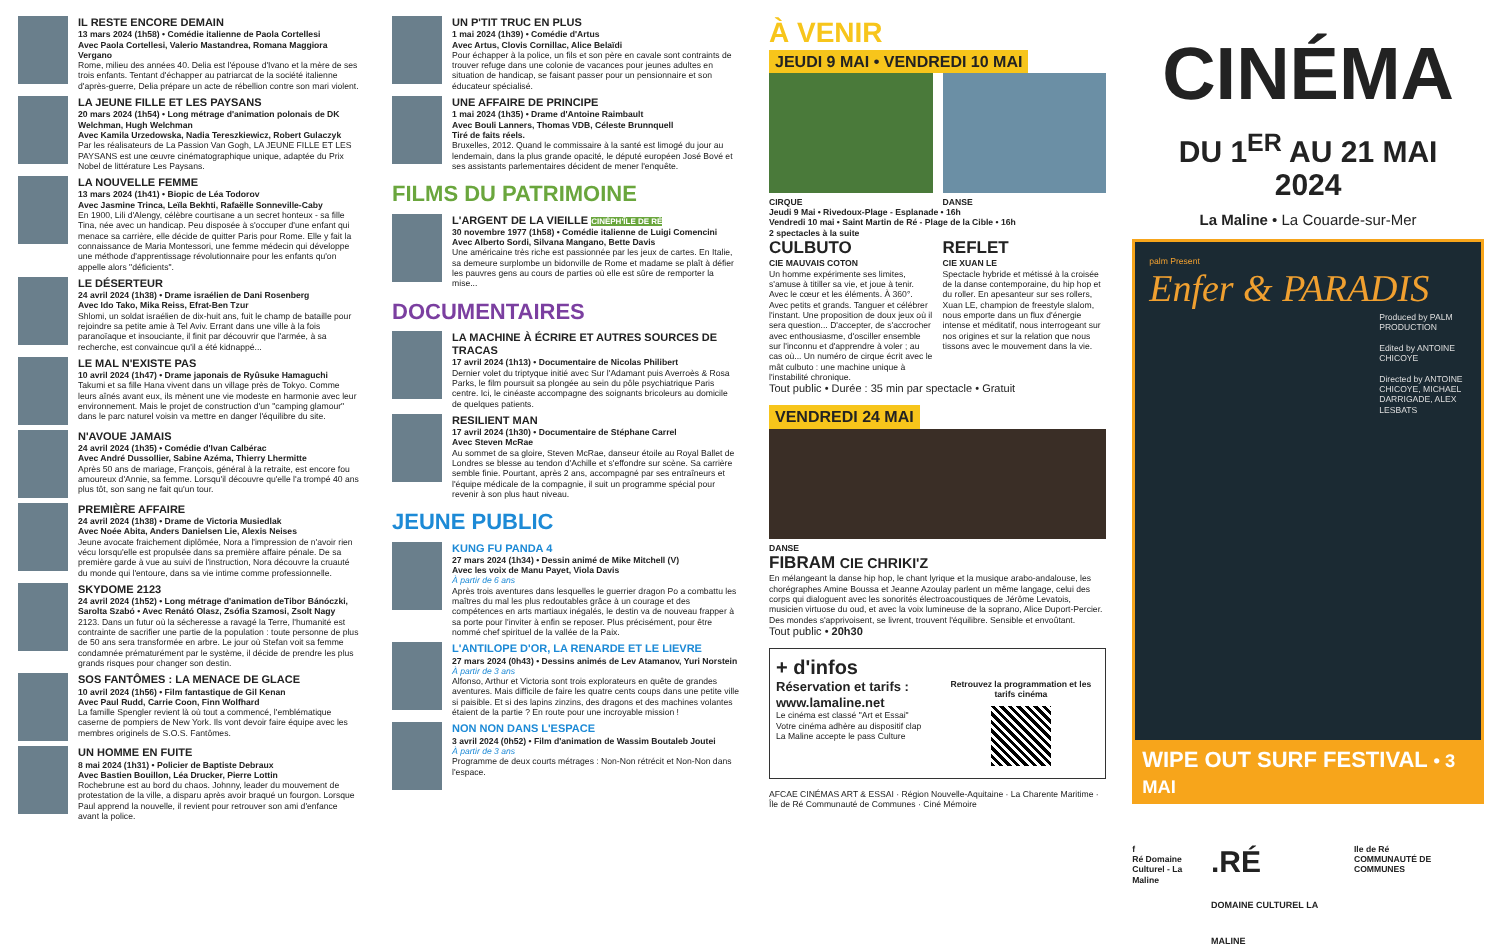IL RESTE ENCORE DEMAIN
13 mars 2024 (1h58) • Comédie italienne de Paola Cortellesi
Avec Paola Cortellesi, Valerio Mastandrea, Romana Maggiora Vergano
Rome, milieu des années 40. Delia est l'épouse d'Ivano et la mère de ses trois enfants. Tentant d'échapper au patriarcat de la société italienne d'après-guerre, Delia prépare un acte de rébellion contre son mari violent.
LA JEUNE FILLE ET LES PAYSANS
20 mars 2024 (1h54) • Long métrage d'animation polonais de DK Welchman, Hugh Welchman
Avec Kamila Urzedowska, Nadia Tereszkiewicz, Robert Gulaczyk
Par les réalisateurs de La Passion Van Gogh, LA JEUNE FILLE ET LES PAYSANS est une œuvre cinématographique unique, adaptée du Prix Nobel de littérature Les Paysans.
LA NOUVELLE FEMME
13 mars 2024 (1h41) • Biopic de Léa Todorov
Avec Jasmine Trinca, Leïla Bekhti, Rafaëlle Sonneville-Caby
En 1900, Lili d'Alengy, célèbre courtisane a un secret honteux - sa fille Tina, née avec un handicap. Peu disposée à s'occuper d'une enfant qui menace sa carrière, elle décide de quitter Paris pour Rome. Elle y fait la connaissance de Maria Montessori, une femme médecin qui développe une méthode d'apprentissage révolutionnaire pour les enfants qu'on appelle alors "déficients".
LE DÉSERTEUR
24 avril 2024 (1h38) • Drame israélien de Dani Rosenberg
Avec Ido Tako, Mika Reiss, Efrat-Ben Tzur
Shlomi, un soldat israélien de dix-huit ans, fuit le champ de bataille pour rejoindre sa petite amie à Tel Aviv. Errant dans une ville à la fois paranoïaque et insouciante, il finit par découvrir que l'armée, à sa recherche, est convaincue qu'il a été kidnappé...
LE MAL N'EXISTE PAS
10 avril 2024 (1h47) • Drame japonais de Ryûsuke Hamaguchi
Takumi et sa fille Hana vivent dans un village près de Tokyo. Comme leurs aînés avant eux, ils mènent une vie modeste en harmonie avec leur environnement. Mais le projet de construction d'un "camping glamour" dans le parc naturel voisin va mettre en danger l'équilibre du site.
N'AVOUE JAMAIS
24 avril 2024 (1h35) • Comédie d'Ivan Calbérac
Avec André Dussollier, Sabine Azéma, Thierry Lhermitte
Après 50 ans de mariage, François, général à la retraite, est encore fou amoureux d'Annie, sa femme. Lorsqu'il découvre qu'elle l'a trompé 40 ans plus tôt, son sang ne fait qu'un tour.
PREMIÈRE AFFAIRE
24 avril 2024 (1h38) • Drame de Victoria Musiedlak
Avec Noée Abita, Anders Danielsen Lie, Alexis Neises
Jeune avocate fraichement diplômée, Nora a l'impression de n'avoir rien vécu lorsqu'elle est propulsée dans sa première affaire pénale. De sa première garde à vue au suivi de l'instruction, Nora découvre la cruauté du monde qui l'entoure, dans sa vie intime comme professionnelle.
SKYDOME 2123
24 avril 2024 (1h52) • Long métrage d'animation deTibor Bánóczki, Sarolta Szabó • Avec Renátó Olasz, Zsófia Szamosi, Zsolt Nagy
2123. Dans un futur où la sécheresse a ravagé la Terre, l'humanité est contrainte de sacrifier une partie de la population : toute personne de plus de 50 ans sera transformée en arbre. Le jour où Stefan voit sa femme condamnée prématurément par le système, il décide de prendre les plus grands risques pour changer son destin.
SOS FANTÔMES : LA MENACE DE GLACE
10 avril 2024 (1h56) • Film fantastique de Gil Kenan
Avec Paul Rudd, Carrie Coon, Finn Wolfhard
La famille Spengler revient là où tout a commencé, l'emblématique caserne de pompiers de New York. Ils vont devoir faire équipe avec les membres originels de S.O.S. Fantômes.
UN HOMME EN FUITE
8 mai 2024 (1h31) • Policier de Baptiste Debraux
Avec Bastien Bouillon, Léa Drucker, Pierre Lottin
Rochebrune est au bord du chaos. Johnny, leader du mouvement de protestation de la ville, a disparu après avoir braqué un fourgon. Lorsque Paul apprend la nouvelle, il revient pour retrouver son ami d'enfance avant la police.
UN P'TIT TRUC EN PLUS
1 mai 2024 (1h39) • Comédie d'Artus
Avec Artus, Clovis Cornillac, Alice Belaïdi
Pour échapper à la police, un fils et son père en cavale sont contraints de trouver refuge dans une colonie de vacances pour jeunes adultes en situation de handicap, se faisant passer pour un pensionnaire et son éducateur spécialisé.
UNE AFFAIRE DE PRINCIPE
1 mai 2024 (1h35) • Drame d'Antoine Raimbault
Avec Bouli Lanners, Thomas VDB, Céleste Brunnquell
Tiré de faits réels.
Bruxelles, 2012. Quand le commissaire à la santé est limogé du jour au lendemain, dans la plus grande opacité, le député européen José Bové et ses assistants parlementaires décident de mener l'enquête.
FILMS DU PATRIMOINE
L'ARGENT DE LA VIEILLE CINÉPH'ÎLE DE RÉ
30 novembre 1977 (1h58) • Comédie italienne de Luigi Comencini
Avec Alberto Sordi, Silvana Mangano, Bette Davis
Une américaine très riche est passionnée par les jeux de cartes. En Italie, sa demeure surplombe un bidonville de Rome et madame se plaît à défier les pauvres gens au cours de parties où elle est sûre de remporter la mise...
DOCUMENTAIRES
LA MACHINE À ÉCRIRE ET AUTRES SOURCES DE TRACAS
17 avril 2024 (1h13) • Documentaire de Nicolas Philibert
Dernier volet du triptyque initié avec Sur l'Adamant puis Averroès & Rosa Parks, le film poursuit sa plongée au sein du pôle psychiatrique Paris centre. Ici, le cinéaste accompagne des soignants bricoleurs au domicile de quelques patients.
RESILIENT MAN
17 avril 2024 (1h30) • Documentaire de Stéphane Carrel
Avec Steven McRae
Au sommet de sa gloire, Steven McRae, danseur étoile au Royal Ballet de Londres se blesse au tendon d'Achille et s'effondre sur scène. Sa carrière semble finie. Pourtant, après 2 ans, accompagné par ses entraîneurs et l'équipe médicale de la compagnie, il suit un programme spécial pour revenir à son plus haut niveau.
JEUNE PUBLIC
KUNG FU PANDA 4
27 mars 2024 (1h34) • Dessin animé de Mike Mitchell (V)
Avec les voix de Manu Payet, Viola Davis
À partir de 6 ans
Après trois aventures dans lesquelles le guerrier dragon Po a combattu les maîtres du mal les plus redoutables grâce à un courage et des compétences en arts martiaux inégalés, le destin va de nouveau frapper à sa porte pour l'inviter à enfin se reposer. Plus précisément, pour être nommé chef spirituel de la vallée de la Paix.
L'ANTILOPE D'OR, LA RENARDE ET LE LIEVRE
27 mars 2024 (0h43) • Dessins animés de Lev Atamanov, Yuri Norstein
À partir de 3 ans
Alfonso, Arthur et Victoria sont trois explorateurs en quête de grandes aventures. Mais difficile de faire les quatre cents coups dans une petite ville si paisible. Et si des lapins zinzins, des dragons et des machines volantes étaient de la partie ? En route pour une incroyable mission !
NON NON DANS L'ESPACE
3 avril 2024 (0h52) • Film d'animation de Wassim Boutaleb Joutei
À partir de 3 ans
Programme de deux courts métrages : Non-Non rétrécit et Non-Non dans l'espace.
À VENIR
JEUDI 9 MAI • VENDREDI 10 MAI
CIRQUE DANSE
Jeudi 9 Mai • Rivedoux-Plage - Esplanade • 16h
Vendredi 10 mai • Saint Martin de Ré - Plage de la Cible • 16h
2 spectacles à la suite
CULBUTO
CIE MAUVAIS COTON
Un homme expérimente ses limites, s'amuse à titiller sa vie, et joue à tenir. Avec le cœur et les éléments. À 360°. Avec petits et grands. Tanguer et célébrer l'instant. Une proposition de doux jeux où il sera question... D'accepter, de s'accrocher avec enthousiasme, d'osciller ensemble sur l'inconnu et d'apprendre à voler ; au cas où... Un numéro de cirque écrit avec le mât culbuto : une machine unique à l'instabilité chronique.
REFLET
CIE XUAN LE
Spectacle hybride et métissé à la croisée de la danse contemporaine, du hip hop et du roller. En apesanteur sur ses rollers, Xuan LE, champion de freestyle slalom, nous emporte dans un flux d'énergie intense et méditatif, nous interrogeant sur nos origines et sur la relation que nous tissons avec le mouvement dans la vie.
Tout public • Durée : 35 min par spectacle • Gratuit
VENDREDI 24 MAI
DANSE
FIBRAM CIE CHRIKI'Z
En mélangeant la danse hip hop, le chant lyrique et la musique arabo-andalouse, les chorégraphes Amine Boussa et Jeanne Azoulay parlent un même langage, celui des corps qui dialoguent avec les sonorités électroacoustiques de Jérôme Levatois, musicien virtuose du oud, et avec la voix lumineuse de la soprano, Alice Duport-Percier. Des mondes s'apprivoisent, se livrent, trouvent l'équilibre. Sensible et envoûtant.
Tout public • 20h30
+ d'infos
Réservation et tarifs :
www.lamaline.net
Le cinéma est classé "Art et Essai"
Votre cinéma adhère au dispositif clap
La Maline accepte le pass Culture
Retrouvez la programmation et les tarifs cinéma
AFCAE CINÉMAS ART & ESSAI · Région Nouvelle-Aquitaine · La Charente Maritime · Île de Ré Communauté de Communes · Ciné Mémoire
CINÉMA
DU 1<sup>ER</sup> AU 21 MAI
2024
La Maline • La Couarde-sur-Mer
palm Present
Enfer & PARADIS
Produced by PALM PRODUCTION
Edited by ANTOINE CHICOYE
Directed by ANTOINE CHICOYE, MICHAEL DARRIGADE, ALEX LESBATS
WIPE OUT SURF FESTIVAL • 3 MAI
f
Ré Domaine
Culturel - La Maline.RÉ
DOMAINE CULTUREL LA MALINE Ile de Ré
COMMUNAUTÉ DE COMMUNES